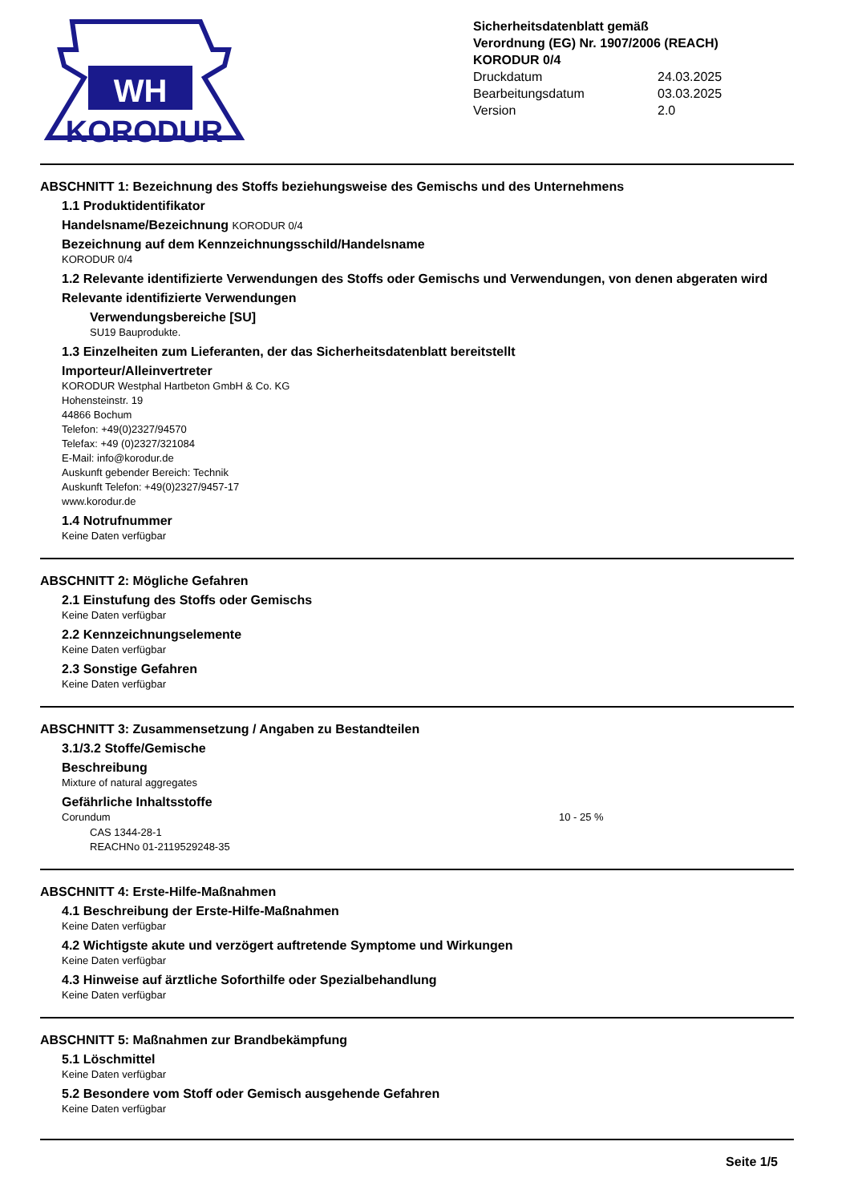WH
KORODUR
Sicherheitsdatenblatt gemäß
Verordnung (EG) Nr. 1907/2006 (REACH)
KORODUR 0/4
Druckdatum 24.03.2025
Bearbeitungsdatum 03.03.2025
Version 2.0
ABSCHNITT 1: Bezeichnung des Stoffs beziehungsweise des Gemischs und des Unternehmens
1.1 Produktidentifikator
Handelsname/Bezeichnung KORODUR 0/4
Bezeichnung auf dem Kennzeichnungsschild/Handelsname
KORODUR 0/4
1.2 Relevante identifizierte Verwendungen des Stoffs oder Gemischs und Verwendungen, von denen abgeraten wird
Relevante identifizierte Verwendungen
Verwendungsbereiche [SU]
SU19 Bauprodukte.
1.3 Einzelheiten zum Lieferanten, der das Sicherheitsdatenblatt bereitstellt
Importeur/Alleinvertreter
KORODUR Westphal Hartbeton GmbH & Co. KG
Hohensteinstr. 19
44866 Bochum
Telefon: +49(0)2327/94570
Telefax: +49 (0)2327/321084
E-Mail: info@korodur.de
Auskunft gebender Bereich: Technik
Auskunft Telefon: +49(0)2327/9457-17
www.korodur.de
1.4 Notrufnummer
Keine Daten verfügbar
ABSCHNITT 2: Mögliche Gefahren
2.1 Einstufung des Stoffs oder Gemischs
Keine Daten verfügbar
2.2 Kennzeichnungselemente
Keine Daten verfügbar
2.3 Sonstige Gefahren
Keine Daten verfügbar
ABSCHNITT 3: Zusammensetzung / Angaben zu Bestandteilen
3.1/3.2 Stoffe/Gemische
Beschreibung
Mixture of natural aggregates
Gefährliche Inhaltsstoffe
Corundum 10 - 25 %
CAS 1344-28-1
REACHNo 01-2119529248-35
ABSCHNITT 4: Erste-Hilfe-Maßnahmen
4.1 Beschreibung der Erste-Hilfe-Maßnahmen
Keine Daten verfügbar
4.2 Wichtigste akute und verzögert auftretende Symptome und Wirkungen
Keine Daten verfügbar
4.3 Hinweise auf ärztliche Soforthilfe oder Spezialbehandlung
Keine Daten verfügbar
ABSCHNITT 5: Maßnahmen zur Brandbekämpfung
5.1 Löschmittel
Keine Daten verfügbar
5.2 Besondere vom Stoff oder Gemisch ausgehende Gefahren
Keine Daten verfügbar
Seite 1/5